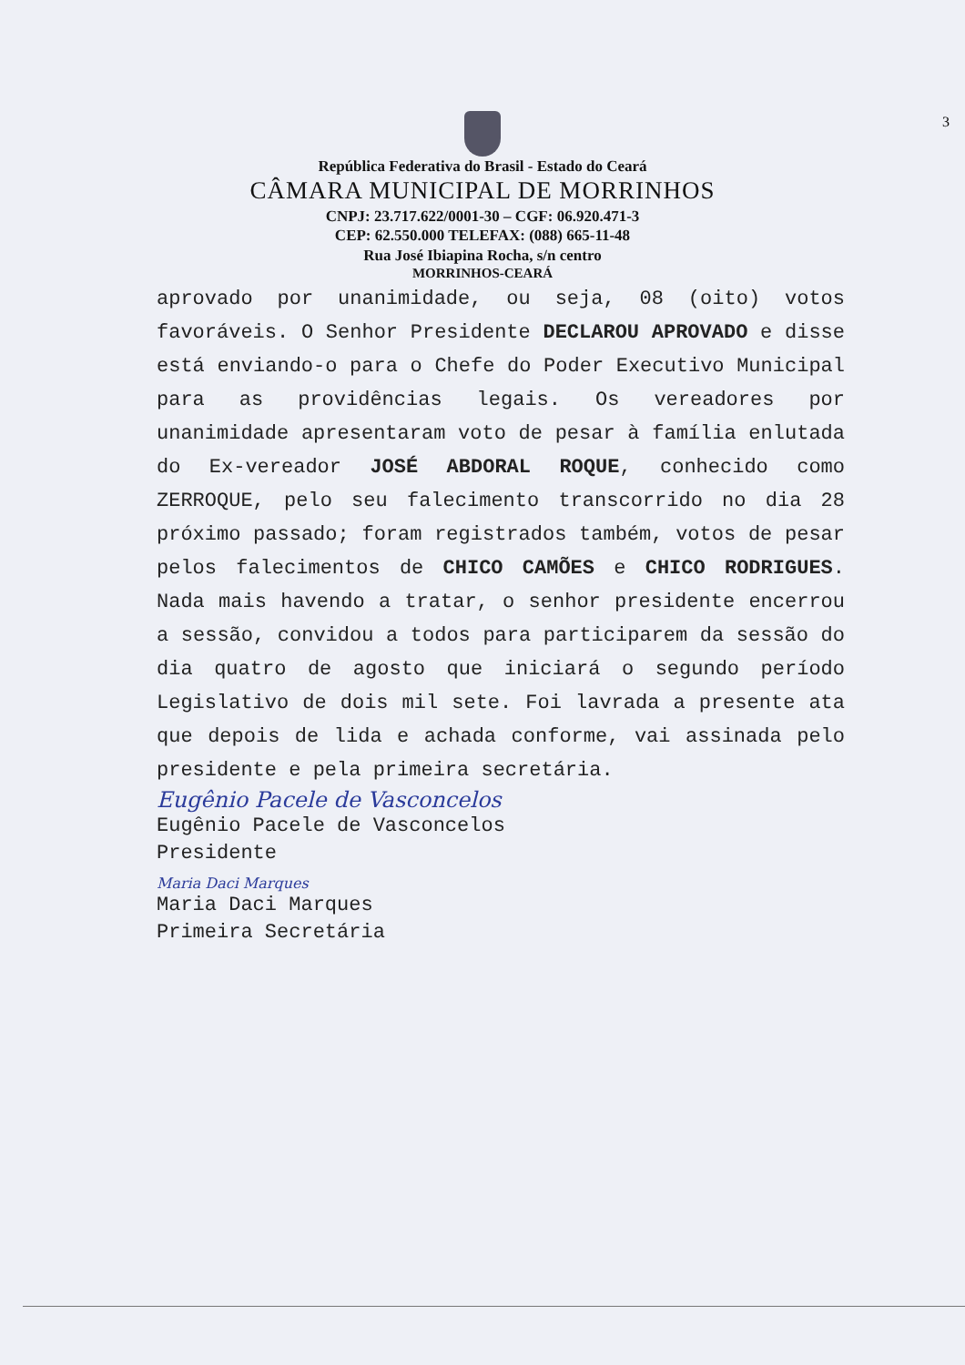3
República Federativa do Brasil - Estado do Ceará
CÂMARA MUNICIPAL DE MORRINHOS
CNPJ: 23.717.622/0001-30 – CGF: 06.920.471-3
CEP: 62.550.000 TELEFAX: (088) 665-11-48
Rua José Ibiapina Rocha, s/n centro
MORRINHOS-CEARÁ
aprovado por unanimidade, ou seja, 08 (oito) votos favoráveis. O Senhor Presidente DECLAROU APROVADO e disse está enviando-o para o Chefe do Poder Executivo Municipal para as providências legais. Os vereadores por unanimidade apresentaram voto de pesar à família enlutada do Ex-vereador JOSÉ ABDORAL ROQUE, conhecido como ZERROQUE, pelo seu falecimento transcorrido no dia 28 próximo passado; foram registrados também, votos de pesar pelos falecimentos de CHICO CAMÕES e CHICO RODRIGUES. Nada mais havendo a tratar, o senhor presidente encerrou a sessão, convidou a todos para participarem da sessão do dia quatro de agosto que iniciará o segundo período Legislativo de dois mil sete. Foi lavrada a presente ata que depois de lida e achada conforme, vai assinada pelo presidente e pela primeira secretária.
Eugênio Pacele de Vasconcelos
Eugênio Pacele de Vasconcelos
Presidente
Maria Daci Marques
Maria Daci Marques
Primeira Secretária